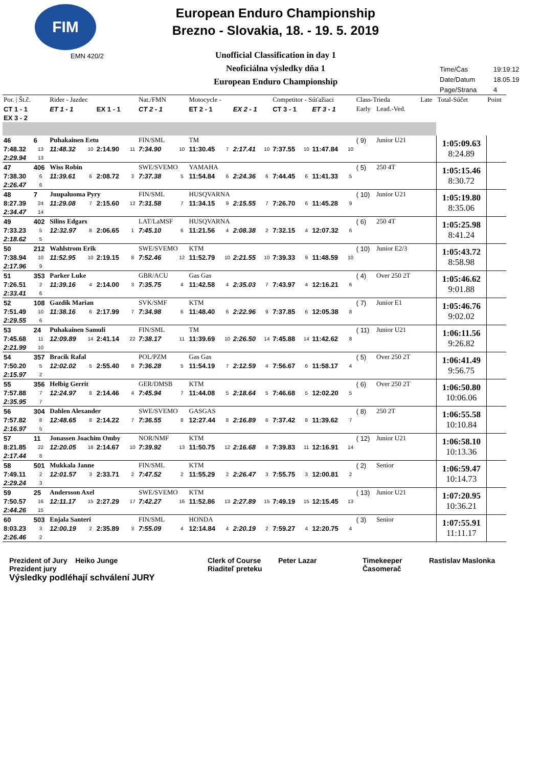FIM
EMN 420/2
European Enduro Championship
Brezno - Slovakia, 18. - 19. 5. 2019
Unofficial Classification in day 1
Neoficiálna výsledky dňa 1
European Enduro Championship
Time/Čas 19:19:12
Date/Datum 18.05.19
Page/Strana 4
| Por. / Št.č. | | Rider - Jazdec | | | | Nat./FMN | | Motocycle - | | | | Competitor - Súťažiaci | | | | Class-Trieda | | Late | Total-Súčet | Point |
| --- | --- | --- | --- | --- | --- | --- | --- | --- | --- | --- | --- | --- | --- | --- | --- | --- | --- | --- | --- | --- |
| CT 1 - 1 | | ET 1 - 1 | | EX 1 - 1 | | CT 2 - 1 | | ET 2 - 1 | | EX 2 - 1 | | CT 3 - 1 | | ET 3 - 1 | | Early | Lead.-Ved. | | | |
| EX 3 - 2 | | | | | | | | | | | | | | | | | | | | |
| 46 | 6 | Puhakainen Eetu | | | | FIN/SML | | TM | | | | | | | | ( 9) | Junior U21 | | 1:05:09.63 8:24.89 | |
| 7:48.32 | 13 | 11:48.32 | 10 | 2:14.90 | 11 | 7:34.90 | 10 | 11:30.45 | 7 | 2:17.41 | 10 | 7:37.55 | 10 | 11:47.84 | 10 | | | | | |
| 2:29.94 | 13 | | | | | | | | | | | | | | | | | | | |
| 47 | 406 | Wiss Robin | | | | SWE/SVEMO | | YAMAHA | | | | | | | | ( 5) | 250 4T | | 1:05:15.46 8:30.72 | |
| 7:38.30 | 6 | 11:39.61 | 6 | 2:08.72 | 3 | 7:37.38 | 5 | 11:54.84 | 6 | 2:24.36 | 6 | 7:44.45 | 6 | 11:41.33 | 5 | | | | | |
| 2:26.47 | 6 | | | | | | | | | | | | | | | | | | | |
| 48 | 7 | Juupaluoma Pyry | | | | FIN/SML | | HUSQVARNA | | | | | | | | ( 10) | Junior U21 | | 1:05:19.80 8:35.06 | |
| 8:27.39 | 24 | 11:29.08 | 7 | 2:15.60 | 12 | 7:31.58 | 7 | 11:34.15 | 9 | 2:15.55 | 7 | 7:26.70 | 6 | 11:45.28 | 9 | | | | | |
| 2:34.47 | 14 | | | | | | | | | | | | | | | | | | | |
| 49 | 402 | Silins Edgars | | | | LAT/LaMSF | | HUSQVARNA | | | | | | | | ( 6) | 250 4T | | 1:05:25.98 8:41.24 | |
| 7:33.23 | 5 | 12:32.97 | 8 | 2:06.65 | 1 | 7:45.10 | 6 | 11:21.56 | 4 | 2:08.38 | 2 | 7:32.15 | 4 | 12:07.32 | 6 | | | | | |
| 2:18.62 | 5 | | | | | | | | | | | | | | | | | | | |
| 50 | 212 | Wahlstrom Erik | | | | SWE/SVEMO | | KTM | | | | | | | | ( 10) | Junior E2/3 | | 1:05:43.72 8:58.98 | |
| 7:38.94 | 10 | 11:52.95 | 10 | 2:19.15 | 8 | 7:52.46 | 12 | 11:52.79 | 10 | 2:21.55 | 10 | 7:39.33 | 9 | 11:48.59 | 10 | | | | | |
| 2:17.96 | 9 | | | | | | | | | | | | | | | | | | | |
| 51 | 353 | Parker Luke | | | | GBR/ACU | | Gas Gas | | | | | | | | ( 4) | Over 250 2T | | 1:05:46.62 9:01.88 | |
| 7:26.51 | 2 | 11:39.16 | 4 | 2:14.00 | 3 | 7:35.75 | 4 | 11:42.58 | 4 | 2:35.03 | 7 | 7:43.97 | 4 | 12:16.21 | 6 | | | | | |
| 2:33.41 | 6 | | | | | | | | | | | | | | | | | | | |
| 52 | 108 | Gazdík Marian | | | | SVK/SMF | | KTM | | | | | | | | ( 7) | Junior E1 | | 1:05:46.76 9:02.02 | |
| 7:51.49 | 10 | 11:38.16 | 6 | 2:17.99 | 7 | 7:34.98 | 6 | 11:48.40 | 6 | 2:22.96 | 9 | 7:37.85 | 6 | 12:05.38 | 8 | | | | | |
| 2:29.55 | 6 | | | | | | | | | | | | | | | | | | | |
| 53 | 24 | Puhakainen Samuli | | | | FIN/SML | | TM | | | | | | | | ( 11) | Junior U21 | | 1:06:11.56 9:26.82 | |
| 7:45.68 | 11 | 12:09.89 | 14 | 2:41.14 | 22 | 7:38.17 | 11 | 11:39.69 | 10 | 2:26.50 | 14 | 7:45.88 | 14 | 11:42.62 | 8 | | | | | |
| 2:21.99 | 10 | | | | | | | | | | | | | | | | | | | |
| 54 | 357 | Bracik Rafal | | | | POL/PZM | | Gas Gas | | | | | | | | ( 5) | Over 250 2T | | 1:06:41.49 9:56.75 | |
| 7:50.20 | 5 | 12:02.02 | 5 | 2:55.40 | 8 | 7:36.28 | 5 | 11:54.19 | 7 | 2:12.59 | 4 | 7:56.67 | 6 | 11:58.17 | 4 | | | | | |
| 2:15.97 | 2 | | | | | | | | | | | | | | | | | | | |
| 55 | 356 | Helbig Gerrit | | | | GER/DMSB | | KTM | | | | | | | | ( 6) | Over 250 2T | | 1:06:50.80 10:06.06 | |
| 7:57.88 | 7 | 12:24.97 | 8 | 2:14.46 | 4 | 7:45.94 | 7 | 11:44.08 | 5 | 2:18.64 | 5 | 7:46.68 | 5 | 12:02.20 | 5 | | | | | |
| 2:35.95 | 7 | | | | | | | | | | | | | | | | | | | |
| 56 | 304 | Dahlen Alexander | | | | SWE/SVEMO | | GASGAS | | | | | | | | ( 8) | 250 2T | | 1:06:55.58 10:10.84 | |
| 7:57.82 | 8 | 12:48.65 | 8 | 2:14.22 | 7 | 7:36.55 | 8 | 12:27.44 | 8 | 2:16.89 | 6 | 7:37.42 | 8 | 11:39.62 | 7 | | | | | |
| 2:16.97 | 5 | | | | | | | | | | | | | | | | | | | |
| 57 | 11 | Jonassen Joachim Omby | | | | NOR/NMF | | KTM | | | | | | | | ( 12) | Junior U21 | | 1:06:58.10 10:13.36 | |
| 8:21.85 | 22 | 12:20.05 | 18 | 2:14.67 | 10 | 7:39.92 | 13 | 11:50.75 | 12 | 2:16.68 | 8 | 7:39.83 | 11 | 12:16.91 | 14 | | | | | |
| 2:17.44 | 8 | | | | | | | | | | | | | | | | | | | |
| 58 | 501 | Mukkala Janne | | | | FIN/SML | | KTM | | | | | | | | ( 2) | Senior | | 1:06:59.47 10:14.73 | |
| 7:49.11 | 2 | 12:01.57 | 3 | 2:33.71 | 2 | 7:47.52 | 2 | 11:55.29 | 2 | 2:26.47 | 3 | 7:55.75 | 3 | 12:00.81 | 2 | | | | | |
| 2:29.24 | 3 | | | | | | | | | | | | | | | | | | | |
| 59 | 25 | Andersson Axel | | | | SWE/SVEMO | | KTM | | | | | | | | ( 13) | Junior U21 | | 1:07:20.95 10:36.21 | |
| 7:50.57 | 16 | 12:11.17 | 15 | 2:27.29 | 17 | 7:42.27 | 16 | 11:52.86 | 13 | 2:27.89 | 15 | 7:49.19 | 15 | 12:15.45 | 13 | | | | | |
| 2:44.26 | 15 | | | | | | | | | | | | | | | | | | | |
| 60 | 503 | Enjala Santeri | | | | FIN/SML | | HONDA | | | | | | | | ( 3) | Senior | | 1:07:55.91 11:11.17 | |
| 8:03.23 | 3 | 12:00.19 | 2 | 2:35.89 | 3 | 7:55.09 | 4 | 12:14.84 | 4 | 2:20.19 | 2 | 7:59.27 | 4 | 12:20.75 | 4 | | | | | |
| 2:26.46 | 2 | | | | | | | | | | | | | | | | | | | |
Prezident of Jury Heiko Junge
Prezident jury
Výsledky podléhají schválení JURY
Clerk of Course
Riaditeľ preteku
Peter Lazar Timekeeper
Časomerač
Rastislav Maslonka